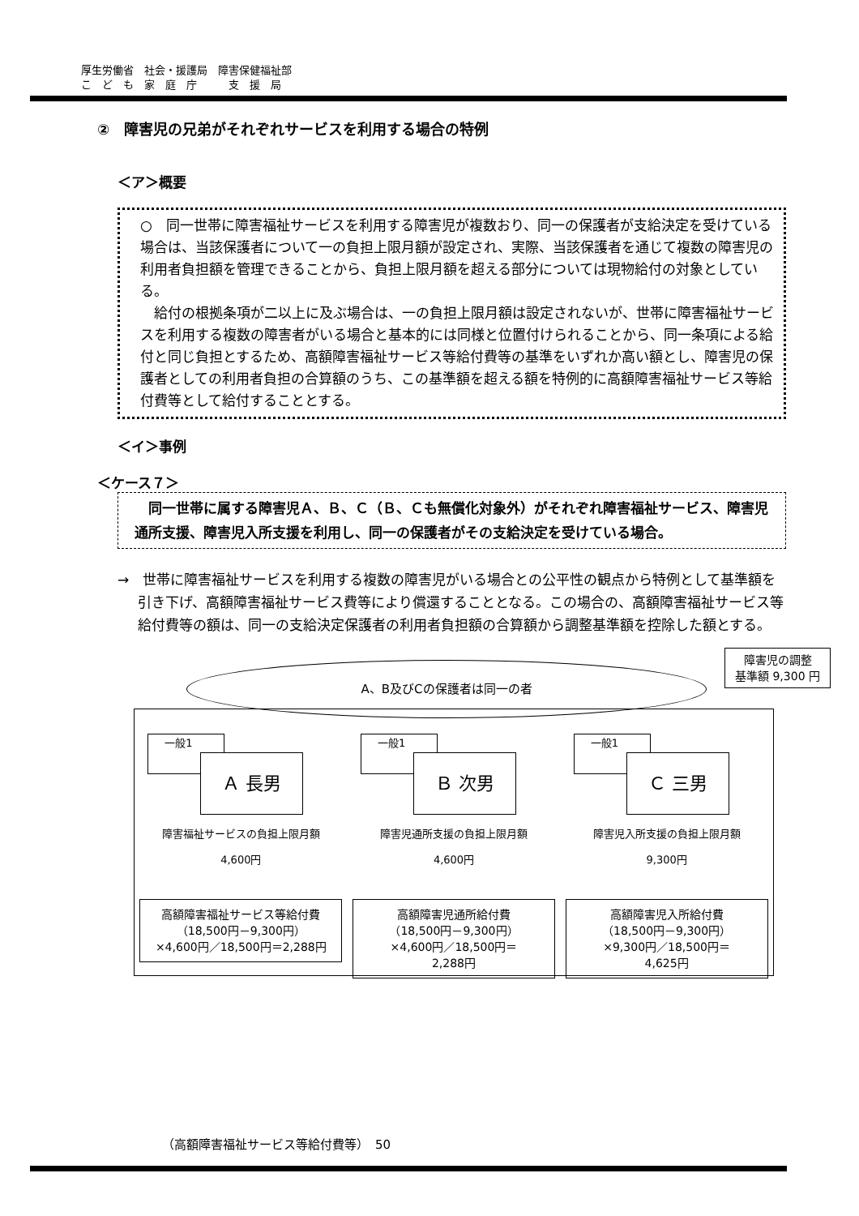厚生労働省　社会・援護局　障害保健福祉部
こ　ど　も　家　庭　庁　　　支　援　局
②　障害児の兄弟がそれぞれサービスを利用する場合の特例
＜ア＞概要
○　同一世帯に障害福祉サービスを利用する障害児が複数おり、同一の保護者が支給決定を受けている場合は、当該保護者について一の負担上限月額が設定され、実際、当該保護者を通じて複数の障害児の利用者負担額を管理できることから、負担上限月額を超える部分については現物給付の対象としている。
　給付の根拠条項が二以上に及ぶ場合は、一の負担上限月額は設定されないが、世帯に障害福祉サービスを利用する複数の障害者がいる場合と基本的には同様と位置付けられることから、同一条項による給付と同じ負担とするため、高額障害福祉サービス等給付費等の基準をいずれか高い額とし、障害児の保護者としての利用者負担の合算額のうち、この基準額を超える額を特例的に高額障害福祉サービス等給付費等として給付することとする。
＜イ＞事例
＜ケース７＞
　同一世帯に属する障害児Ａ、Ｂ、Ｃ（Ｂ、Ｃも無償化対象外）がそれぞれ障害福祉サービス、障害児通所支援、障害児入所支援を利用し、同一の保護者がその支給決定を受けている場合。
→　世帯に障害福祉サービスを利用する複数の障害児がいる場合との公平性の観点から特例として基準額を引き下げ、高額障害福祉サービス費等により償還することとなる。この場合の、高額障害福祉サービス等給付費等の額は、同一の支給決定保護者の利用者負担額の合算額から調整基準額を控除した額とする。
一般1
Ａ 長男
障害福祉サービスの負担上限月額
4,600円
高額障害福祉サービス等給付費
（18,500円－9,300円）
×4,600円／18,500円＝2,288円
一般1
Ｂ 次男
障害児通所支援の負担上限月額
4,600円
高額障害児通所給付費
（18,500円－9,300円）
×4,600円／18,500円＝
2,288円
一般1
Ｃ 三男
障害児入所支援の負担上限月額
9,300円
高額障害児入所給付費
（18,500円－9,300円）
×9,300円／18,500円＝
4,625円
A、B及びCの保護者は同一の者
障害児の調整
基準額 9,300 円
（高額障害福祉サービス等給付費等）　50